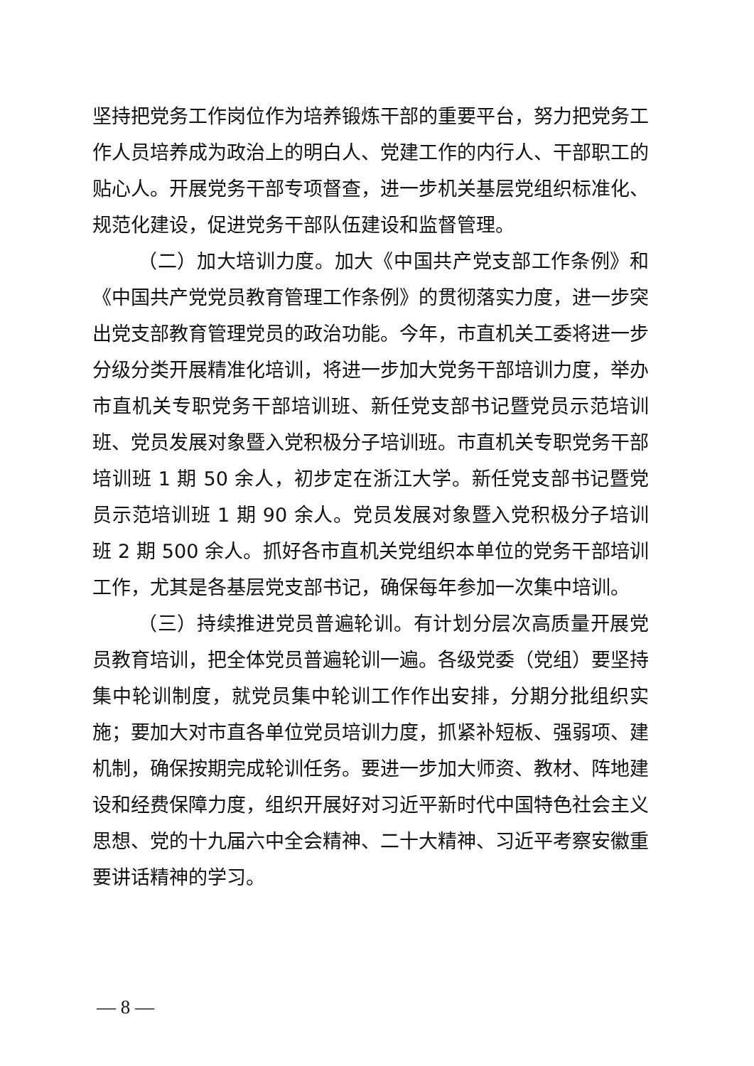坚持把党务工作岗位作为培养锻炼干部的重要平台，努力把党务工作人员培养成为政治上的明白人、党建工作的内行人、干部职工的贴心人。开展党务干部专项督查，进一步机关基层党组织标准化、规范化建设，促进党务干部队伍建设和监督管理。
（二）加大培训力度。加大《中国共产党支部工作条例》和《中国共产党党员教育管理工作条例》的贯彻落实力度，进一步突出党支部教育管理党员的政治功能。今年，市直机关工委将进一步分级分类开展精准化培训，将进一步加大党务干部培训力度，举办市直机关专职党务干部培训班、新任党支部书记暨党员示范培训班、党员发展对象暨入党积极分子培训班。市直机关专职党务干部培训班 1 期 50 余人，初步定在浙江大学。新任党支部书记暨党员示范培训班 1 期 90 余人。党员发展对象暨入党积极分子培训班 2 期 500 余人。抓好各市直机关党组织本单位的党务干部培训工作，尤其是各基层党支部书记，确保每年参加一次集中培训。
（三）持续推进党员普遍轮训。有计划分层次高质量开展党员教育培训，把全体党员普遍轮训一遍。各级党委（党组）要坚持集中轮训制度，就党员集中轮训工作作出安排，分期分批组织实施；要加大对市直各单位党员培训力度，抓紧补短板、强弱项、建机制，确保按期完成轮训任务。要进一步加大师资、教材、阵地建设和经费保障力度，组织开展好对习近平新时代中国特色社会主义思想、党的十九届六中全会精神、二十大精神、习近平考察安徽重要讲话精神的学习。
— 8 —